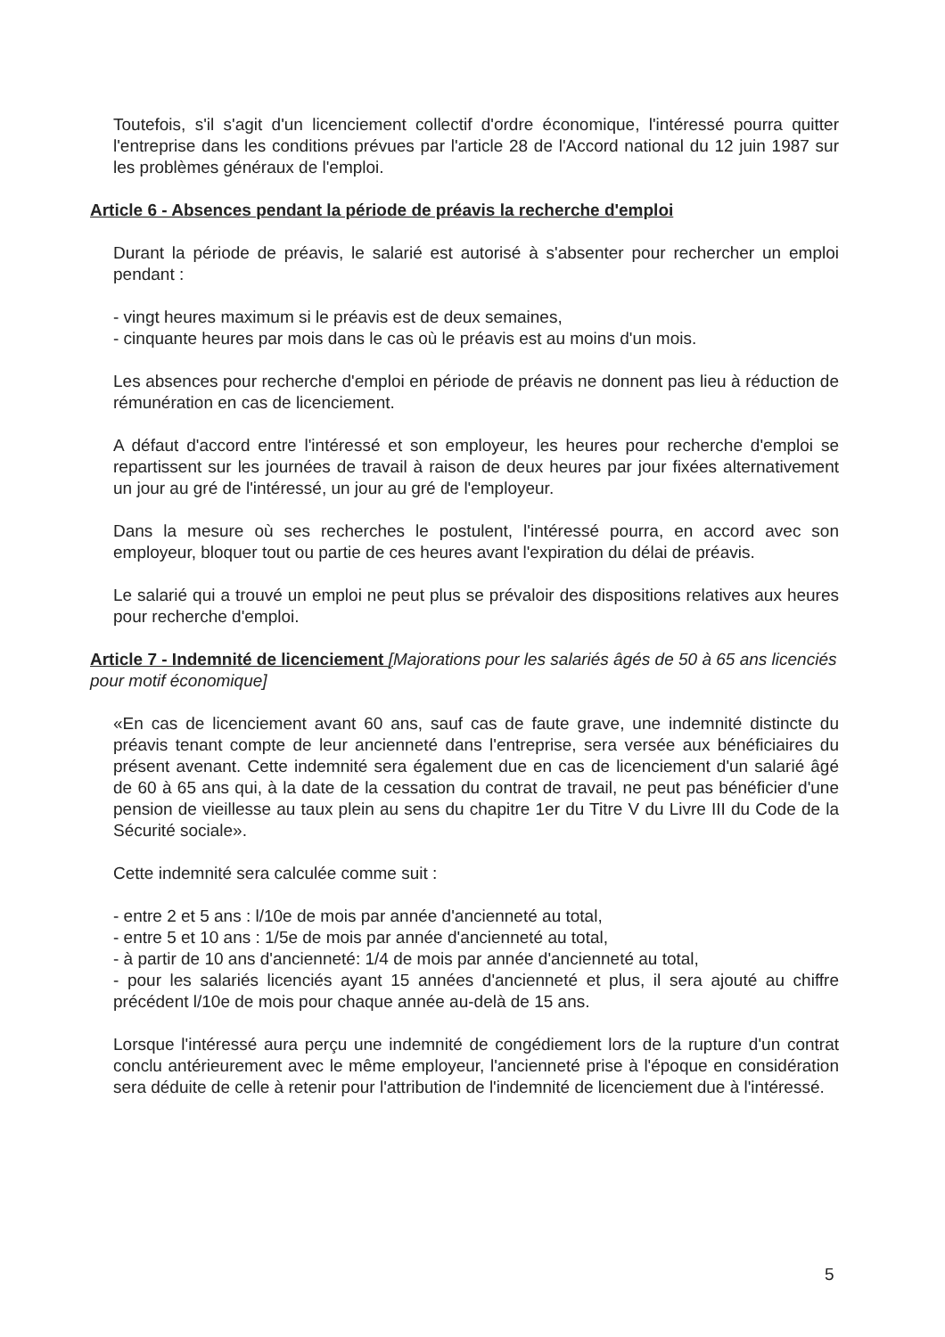Toutefois, s'il s'agit d'un licenciement collectif d'ordre économique, l'intéressé pourra quitter l'entreprise dans les conditions prévues par l'article 28 de l'Accord national du 12 juin 1987 sur les problèmes généraux de l'emploi.
Article 6 - Absences pendant la période de préavis la recherche d'emploi
Durant la période de préavis, le salarié est autorisé à s'absenter pour rechercher un emploi pendant :
- vingt heures maximum si le préavis est de deux semaines,
- cinquante heures par mois dans le cas où le préavis est au moins d'un mois.
Les absences pour recherche d'emploi en période de préavis ne donnent pas lieu à réduction de rémunération en cas de licenciement.
A défaut d'accord entre l'intéressé et son employeur, les heures pour recherche d'emploi se repartissent sur les journées de travail à raison de deux heures par jour fixées alternativement un jour au gré de l'intéressé, un jour au gré de l'employeur.
Dans la mesure où ses recherches le postulent, l'intéressé pourra, en accord avec son employeur, bloquer tout ou partie de ces heures avant l'expiration du délai de préavis.
Le salarié qui a trouvé un emploi ne peut plus se prévaloir des dispositions relatives aux heures pour recherche d'emploi.
Article 7 - Indemnité de licenciement [Majorations pour les salariés âgés de 50 à 65 ans licenciés pour motif économique]
«En cas de licenciement avant 60 ans, sauf cas de faute grave, une indemnité distincte du préavis tenant compte de leur ancienneté dans l'entreprise, sera versée aux bénéficiaires du présent avenant. Cette indemnité sera également due en cas de licenciement d'un salarié âgé de 60 à 65 ans qui, à la date de la cessation du contrat de travail, ne peut pas bénéficier d'une pension de vieillesse au taux plein au sens du chapitre 1er du Titre V du Livre III du Code de la Sécurité sociale».
Cette indemnité sera calculée comme suit :
- entre 2 et 5 ans : l/10e de mois par année d'ancienneté au total,
- entre 5 et 10 ans : 1/5e de mois par année d'ancienneté au total,
- à partir de 10 ans d'ancienneté: 1/4 de mois par année d'ancienneté au total,
- pour les salariés licenciés ayant 15 années d'ancienneté et plus, il sera ajouté au chiffre précédent l/10e de mois pour chaque année au-delà de 15 ans.
Lorsque l'intéressé aura perçu une indemnité de congédiement lors de la rupture d'un contrat conclu antérieurement avec le même employeur, l'ancienneté prise à l'époque en considération sera déduite de celle à retenir pour l'attribution de l'indemnité de licenciement due à l'intéressé.
5